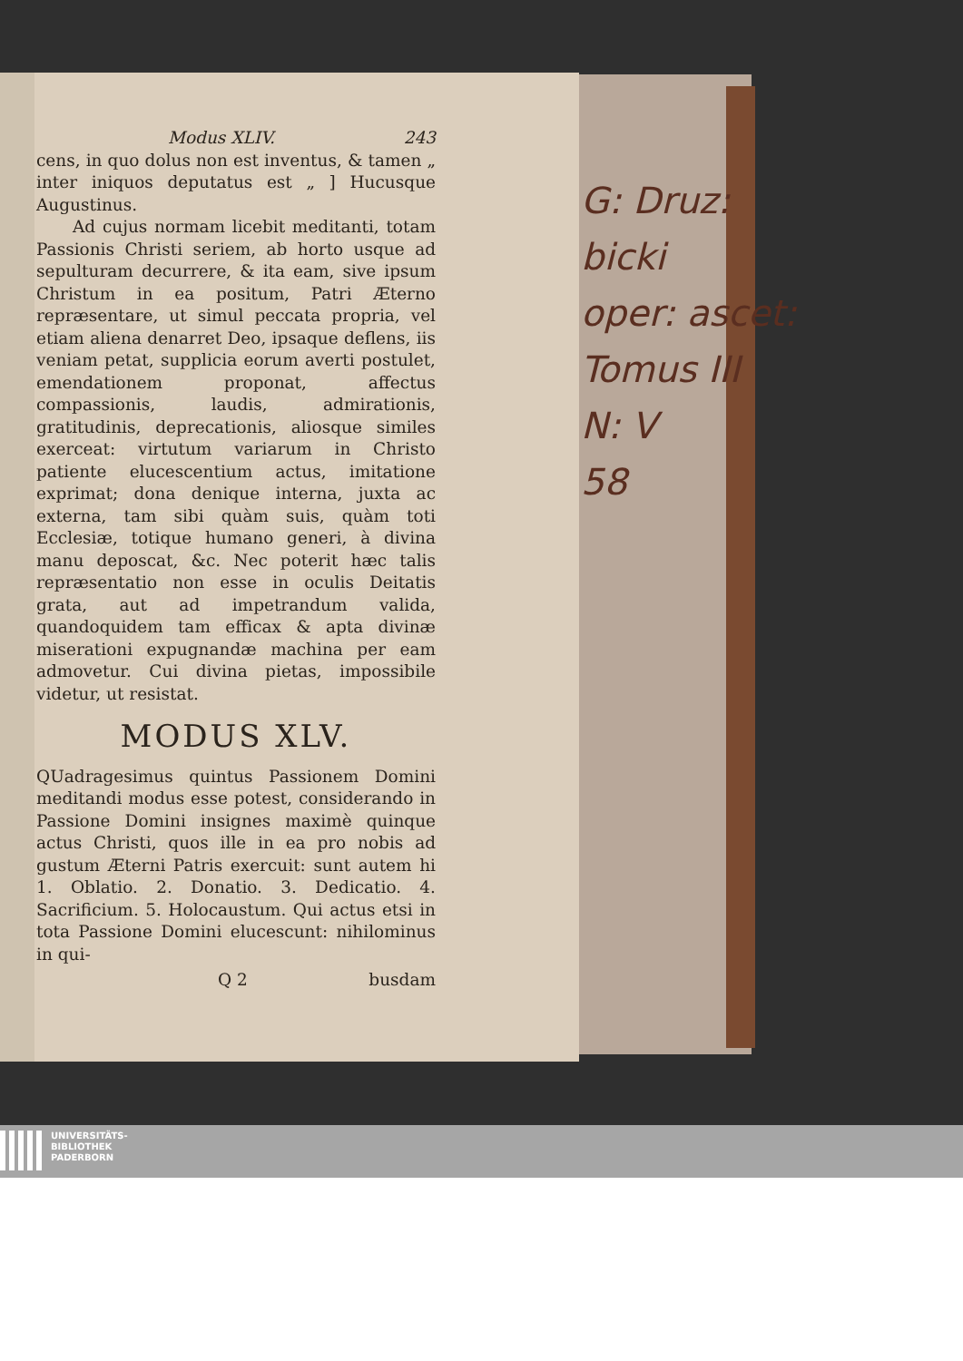G: Druz:
bicki
oper: ascet:
Tomus III
N: V
58
Modus XLIV. 243
cens, in quo dolus non est inventus, & tamen „ inter iniquos deputatus est „ ] Hucusque Augustinus.
Ad cujus normam licebit meditanti, totam Passionis Christi seriem, ab horto usque ad sepulturam decurrere, & ita eam, sive ipsum Christum in ea positum, Patri Æterno repræsentare, ut simul peccata propria, vel etiam aliena denarret Deo, ipsaque deflens, iis veniam petat, supplicia eorum averti postulet, emendationem proponat, affectus compassionis, laudis, admirationis, gratitudinis, deprecationis, aliosque similes exerceat: virtutum variarum in Christo patiente elucescentium actus, imitatione exprimat; dona denique interna, juxta ac externa, tam sibi quàm suis, quàm toti Ecclesiæ, totique humano generi, à divina manu deposcat, &c. Nec poterit hæc talis repræsentatio non esse in oculis Deitatis grata, aut ad impetrandum valida, quandoquidem tam efficax & apta divinæ miserationi expugnandæ machina per eam admovetur. Cui divina pietas, impossibile videtur, ut resistat.
MODUS XLV.
QUadragesimus quintus Passionem Domini meditandi modus esse potest, considerando in Passione Domini insignes maximè quinque actus Christi, quos ille in ea pro nobis ad gustum Æterni Patris exercuit: sunt autem hi 1. Oblatio. 2. Donatio. 3. Dedicatio. 4. Sacrificium. 5. Holocaustum. Qui actus etsi in tota Passione Domini elucescunt: nihilominus in qui-
Q 2 busdam
UNIVERSITÄTS-
BIBLIOTHEK
PADERBORN